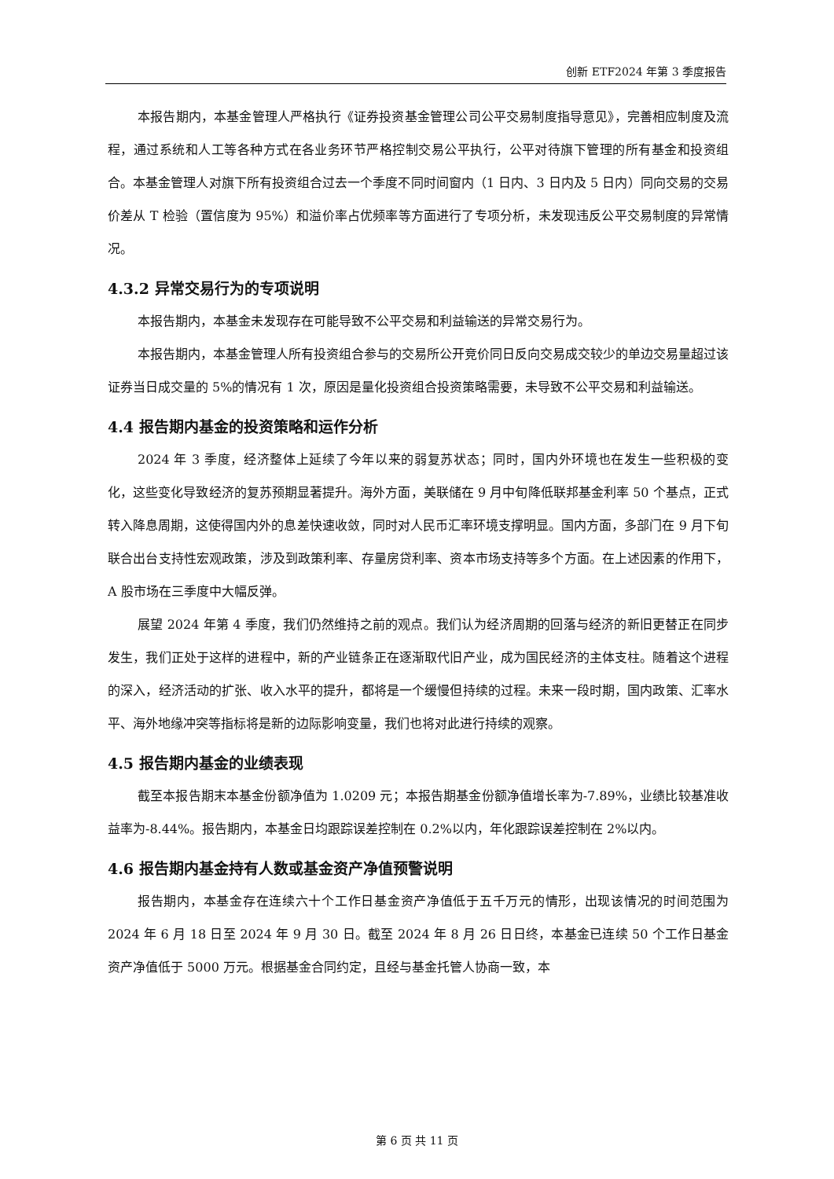创新 ETF2024 年第 3 季度报告
本报告期内，本基金管理人严格执行《证券投资基金管理公司公平交易制度指导意见》，完善相应制度及流程，通过系统和人工等各种方式在各业务环节严格控制交易公平执行，公平对待旗下管理的所有基金和投资组合。本基金管理人对旗下所有投资组合过去一个季度不同时间窗内（1 日内、3 日内及 5 日内）同向交易的交易价差从 T 检验（置信度为 95%）和溢价率占优频率等方面进行了专项分析，未发现违反公平交易制度的异常情况。
4.3.2 异常交易行为的专项说明
本报告期内，本基金未发现存在可能导致不公平交易和利益输送的异常交易行为。
本报告期内，本基金管理人所有投资组合参与的交易所公开竞价同日反向交易成交较少的单边交易量超过该证券当日成交量的 5%的情况有 1 次，原因是量化投资组合投资策略需要，未导致不公平交易和利益输送。
4.4 报告期内基金的投资策略和运作分析
2024 年 3 季度，经济整体上延续了今年以来的弱复苏状态；同时，国内外环境也在发生一些积极的变化，这些变化导致经济的复苏预期显著提升。海外方面，美联储在 9 月中旬降低联邦基金利率 50 个基点，正式转入降息周期，这使得国内外的息差快速收敛，同时对人民币汇率环境支撑明显。国内方面，多部门在 9 月下旬联合出台支持性宏观政策，涉及到政策利率、存量房贷利率、资本市场支持等多个方面。在上述因素的作用下，A 股市场在三季度中大幅反弹。
展望 2024 年第 4 季度，我们仍然维持之前的观点。我们认为经济周期的回落与经济的新旧更替正在同步发生，我们正处于这样的进程中，新的产业链条正在逐渐取代旧产业，成为国民经济的主体支柱。随着这个进程的深入，经济活动的扩张、收入水平的提升，都将是一个缓慢但持续的过程。未来一段时期，国内政策、汇率水平、海外地缘冲突等指标将是新的边际影响变量，我们也将对此进行持续的观察。
4.5 报告期内基金的业绩表现
截至本报告期末本基金份额净值为 1.0209 元；本报告期基金份额净值增长率为-7.89%，业绩比较基准收益率为-8.44%。报告期内，本基金日均跟踪误差控制在 0.2%以内，年化跟踪误差控制在 2%以内。
4.6 报告期内基金持有人数或基金资产净值预警说明
报告期内，本基金存在连续六十个工作日基金资产净值低于五千万元的情形，出现该情况的时间范围为 2024 年 6 月 18 日至 2024 年 9 月 30 日。截至 2024 年 8 月 26 日日终，本基金已连续 50 个工作日基金资产净值低于 5000 万元。根据基金合同约定，且经与基金托管人协商一致，本
第 6 页 共 11 页